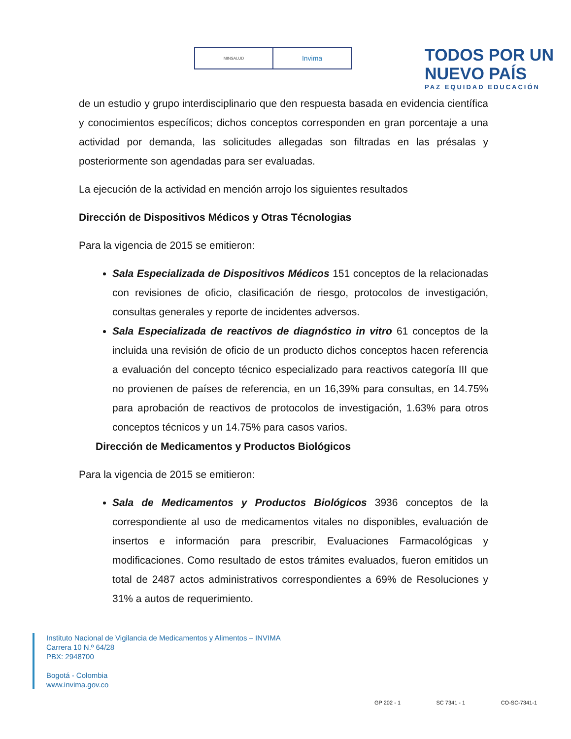MINSALUD
Invima
TODOS POR UN
NUEVO PAÍS
PAZ EQUIDAD EDUCACIÓN
de un estudio y grupo interdisciplinario que den respuesta basada en evidencia científica y conocimientos específicos; dichos conceptos corresponden en gran porcentaje a una actividad por demanda, las solicitudes allegadas son filtradas en las présalas y posteriormente son agendadas para ser evaluadas.
La ejecución de la actividad en mención arrojo los siguientes resultados
Dirección de Dispositivos Médicos y Otras Técnologias
Para la vigencia de 2015 se emitieron:
Sala Especializada de Dispositivos Médicos 151 conceptos de la relacionadas con revisiones de oficio, clasificación de riesgo, protocolos de investigación, consultas generales y reporte de incidentes adversos.
Sala Especializada de reactivos de diagnóstico in vitro 61 conceptos de la incluida una revisión de oficio de un producto dichos conceptos hacen referencia a evaluación del concepto técnico especializado para reactivos categoría III que no provienen de países de referencia, en un 16,39% para consultas, en 14.75% para aprobación de reactivos de protocolos de investigación, 1.63% para otros conceptos técnicos y un 14.75% para casos varios.
Dirección de Medicamentos y Productos Biológicos
Para la vigencia de 2015 se emitieron:
Sala de Medicamentos y Productos Biológicos 3936 conceptos de la correspondiente al uso de medicamentos vitales no disponibles, evaluación de insertos e información para prescribir, Evaluaciones Farmacológicas y modificaciones. Como resultado de estos trámites evaluados, fueron emitidos un total de 2487 actos administrativos correspondientes a 69% de Resoluciones y 31% a autos de requerimiento.
Instituto Nacional de Vigilancia de Medicamentos y Alimentos – INVIMA
Carrera 10 N.º 64/28
PBX: 2948700
Bogotá - Colombia
www.invima.gov.co
GP 202 - 1 SC 7341 - 1 CO-SC-7341-1